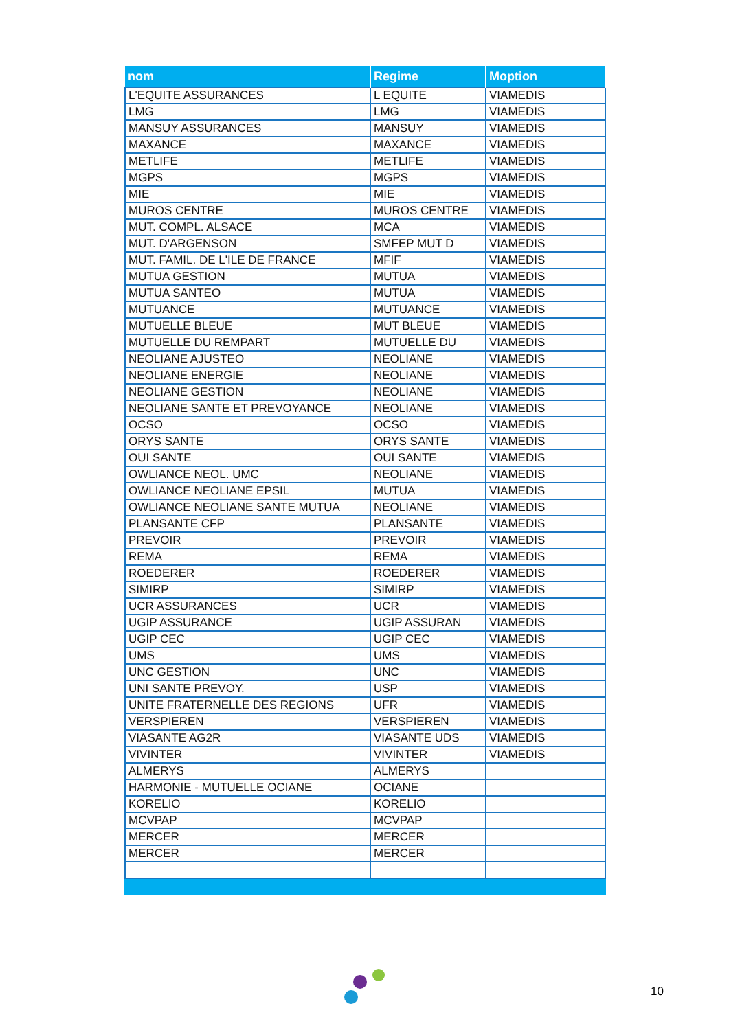| nom | Regime | Moption |
| --- | --- | --- |
| L'EQUITE ASSURANCES | L EQUITE | VIAMEDIS |
| LMG | LMG | VIAMEDIS |
| MANSUY ASSURANCES | MANSUY | VIAMEDIS |
| MAXANCE | MAXANCE | VIAMEDIS |
| METLIFE | METLIFE | VIAMEDIS |
| MGPS | MGPS | VIAMEDIS |
| MIE | MIE | VIAMEDIS |
| MUROS CENTRE | MUROS CENTRE | VIAMEDIS |
| MUT. COMPL. ALSACE | MCA | VIAMEDIS |
| MUT. D'ARGENSON | SMFEP MUT D | VIAMEDIS |
| MUT. FAMIL. DE L'ILE DE FRANCE | MFIF | VIAMEDIS |
| MUTUA GESTION | MUTUA | VIAMEDIS |
| MUTUA SANTEO | MUTUA | VIAMEDIS |
| MUTUANCE | MUTUANCE | VIAMEDIS |
| MUTUELLE BLEUE | MUT BLEUE | VIAMEDIS |
| MUTUELLE DU REMPART | MUTUELLE DU | VIAMEDIS |
| NEOLIANE AJUSTEO | NEOLIANE | VIAMEDIS |
| NEOLIANE ENERGIE | NEOLIANE | VIAMEDIS |
| NEOLIANE GESTION | NEOLIANE | VIAMEDIS |
| NEOLIANE SANTE ET PREVOYANCE | NEOLIANE | VIAMEDIS |
| OCSO | OCSO | VIAMEDIS |
| ORYS SANTE | ORYS SANTE | VIAMEDIS |
| OUI SANTE | OUI SANTE | VIAMEDIS |
| OWLIANCE NEOL. UMC | NEOLIANE | VIAMEDIS |
| OWLIANCE NEOLIANE EPSIL | MUTUA | VIAMEDIS |
| OWLIANCE NEOLIANE SANTE MUTUA | NEOLIANE | VIAMEDIS |
| PLANSANTE CFP | PLANSANTE | VIAMEDIS |
| PREVOIR | PREVOIR | VIAMEDIS |
| REMA | REMA | VIAMEDIS |
| ROEDERER | ROEDERER | VIAMEDIS |
| SIMIRP | SIMIRP | VIAMEDIS |
| UCR ASSURANCES | UCR | VIAMEDIS |
| UGIP ASSURANCE | UGIP ASSURAN | VIAMEDIS |
| UGIP CEC | UGIP CEC | VIAMEDIS |
| UMS | UMS | VIAMEDIS |
| UNC GESTION | UNC | VIAMEDIS |
| UNI SANTE PREVOY. | USP | VIAMEDIS |
| UNITE FRATERNELLE DES REGIONS | UFR | VIAMEDIS |
| VERSPIEREN | VERSPIEREN | VIAMEDIS |
| VIASANTE AG2R | VIASANTE UDS | VIAMEDIS |
| VIVINTER | VIVINTER | VIAMEDIS |
| ALMERYS | ALMERYS | |
| HARMONIE - MUTUELLE OCIANE | OCIANE | |
| KORELIO | KORELIO | |
| MCVPAP | MCVPAP | |
| MERCER | MERCER | |
| MERCER | MERCER | |
10